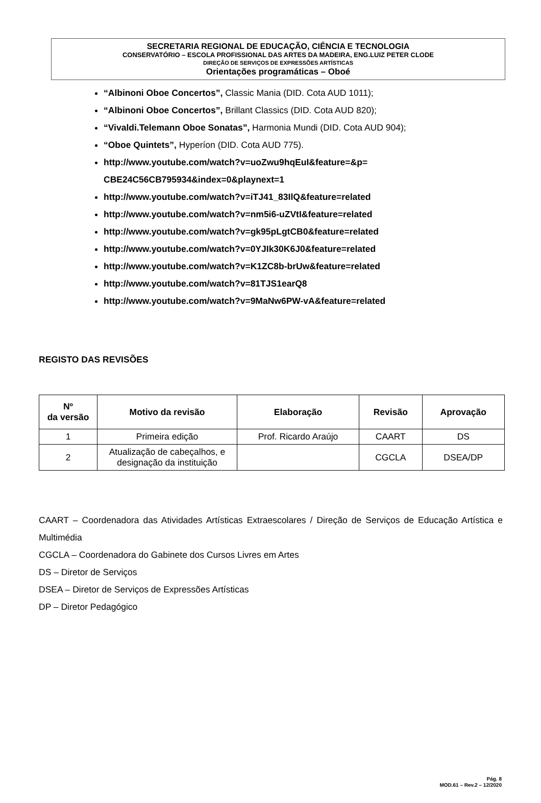SECRETARIA REGIONAL DE EDUCAÇÃO, CIÊNCIA E TECNOLOGIA
CONSERVATÓRIO – ESCOLA PROFISSIONAL DAS ARTES DA MADEIRA, ENG.LUIZ PETER CLODE
DIREÇÃO DE SERVIÇOS DE EXPRESSÕES ARTÍSTICAS
Orientações programáticas – Oboé
“Albinoni Oboe Concertos”, Classic Mania (DID. Cota AUD 1011);
“Albinoni Oboe Concertos”, Brillant Classics (DID. Cota AUD 820);
“Vivaldi.Telemann Oboe Sonatas”, Harmonia Mundi (DID. Cota AUD 904);
“Oboe Quintets”, Hyperíon (DID. Cota AUD 775).
http://www.youtube.com/watch?v=uoZwu9hqEuI&feature=&p= CBE24C56CB795934&index=0&playnext=1
http://www.youtube.com/watch?v=iTJ41_83IlQ&feature=related
http://www.youtube.com/watch?v=nm5i6-uZVtI&feature=related
http://www.youtube.com/watch?v=gk95pLgtCB0&feature=related
http://www.youtube.com/watch?v=0YJIk30K6J0&feature=related
http://www.youtube.com/watch?v=K1ZC8b-brUw&feature=related
http://www.youtube.com/watch?v=81TJS1earQ8
http://www.youtube.com/watch?v=9MaNw6PW-vA&feature=related
REGISTO DAS REVISÕES
| Nº da versão | Motivo da revisão | Elaboração | Revisão | Aprovação |
| --- | --- | --- | --- | --- |
| 1 | Primeira edição | Prof. Ricardo Araújo | CAART | DS |
| 2 | Atualização de cabeçalhos, e designação da instituição | | CGCLA | DSEA/DP |
CAART – Coordenadora das Atividades Artísticas Extraescolares / Direção de Serviços de Educação Artística e Multimédia
CGCLA – Coordenadora do Gabinete dos Cursos Livres em Artes
DS – Diretor de Serviços
DSEA – Diretor de Serviços de Expressões Artísticas
DP – Diretor Pedagógico
Pág. 8
MOD.61 – Rev.2 – 12/2020